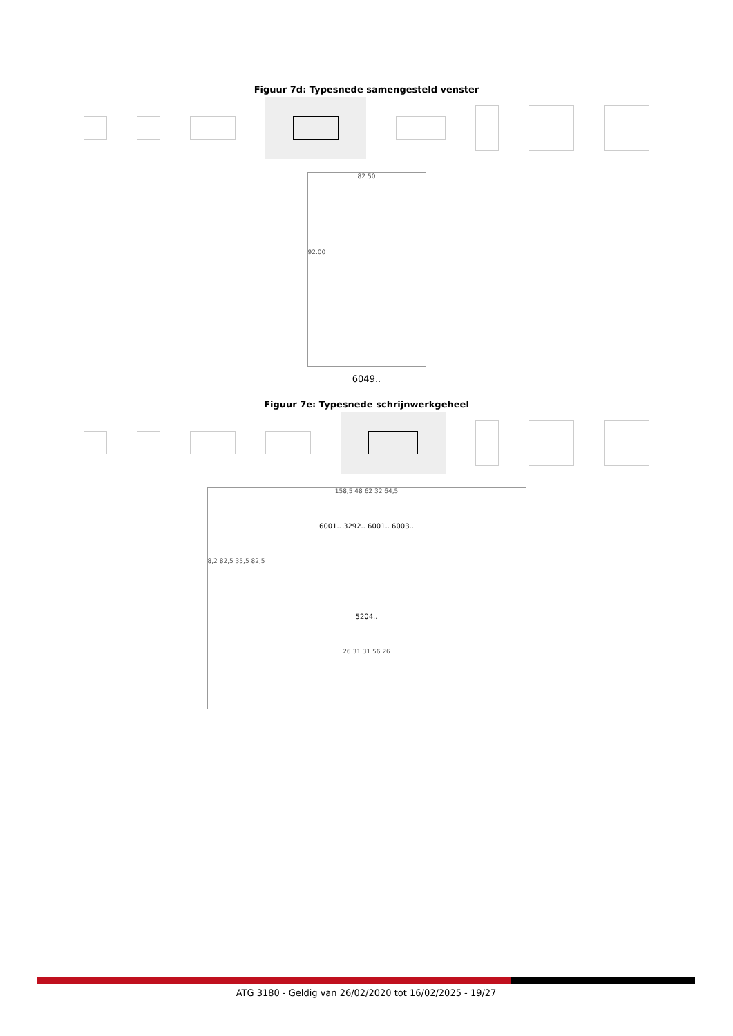Figuur 7d: Typesnede samengesteld venster
82.50
92.00
6049..
Figuur 7e: Typesnede schrijnwerkgeheel
158,5 48 62 32 64,5
6001.. 3292.. 6001.. 6003..
8,2 82,5 35,5 82,5
5204..
26 31 31 56 26
ATG 3180 - Geldig van 26/02/2020 tot 16/02/2025 - 19/27